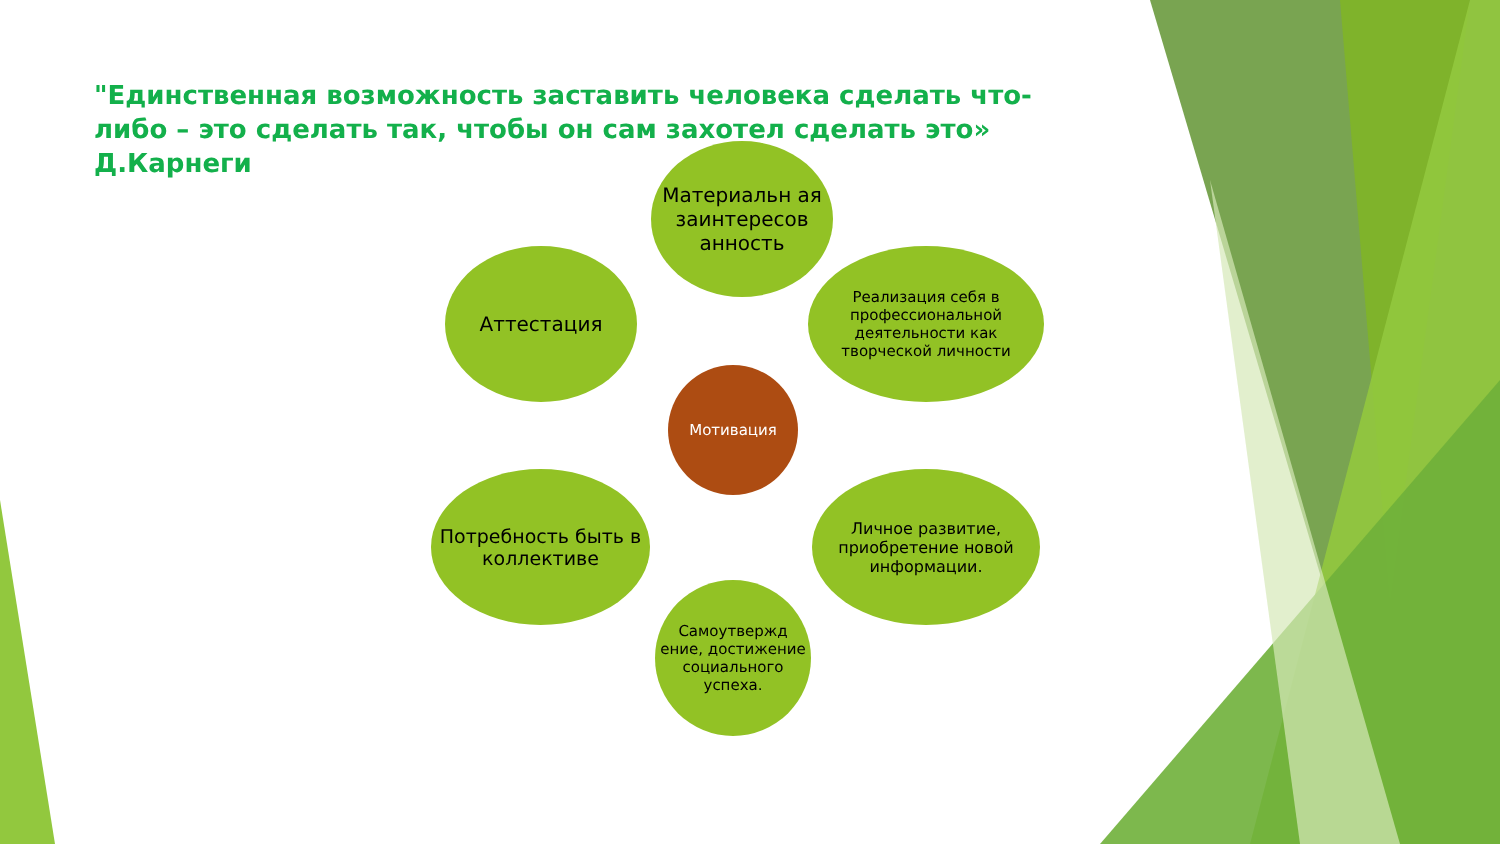"Единственная возможность заставить человека сделать что-либо – это сделать так, чтобы он сам захотел сделать это» Д.Карнеги
Материальн ая заинтересов анность
Аттестация
Реализация себя в профессиональной деятельности как творческой личности
Мотивация
Потребность быть в коллективе
Личное развитие, приобретение новой информации.
Самоутвержд ение, достижение социального успеха.